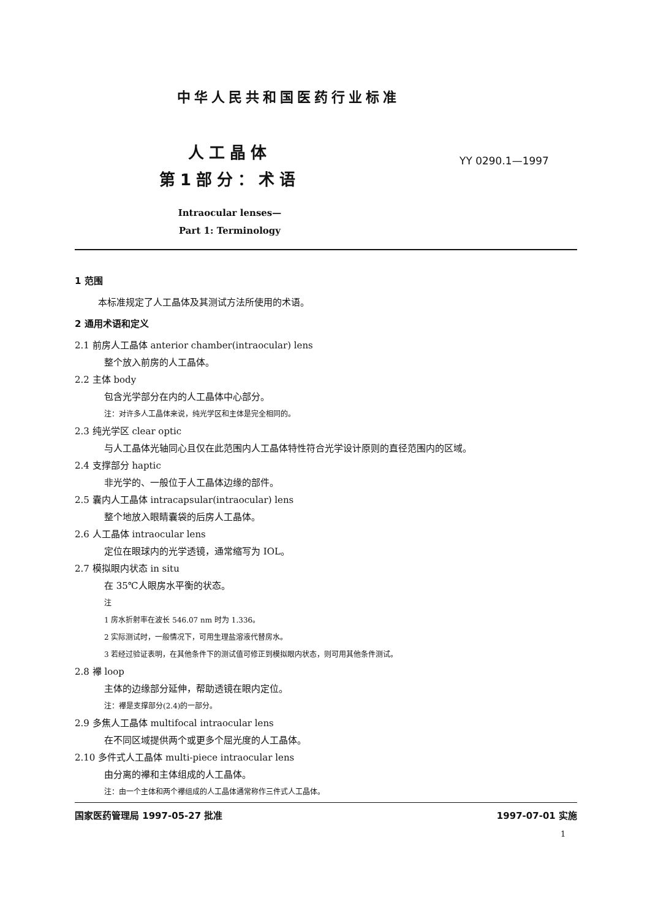中华人民共和国医药行业标准
人工晶体
第1部分：术语
YY 0290.1—1997
Intraocular lenses—
Part 1: Terminology
1 范围
本标准规定了人工晶体及其测试方法所使用的术语。
2 通用术语和定义
2.1 前房人工晶体 anterior chamber(intraocular) lens
整个放入前房的人工晶体。
2.2 主体 body
包含光学部分在内的人工晶体中心部分。
注：对许多人工晶体来说，纯光学区和主体是完全相同的。
2.3 纯光学区 clear optic
与人工晶体光轴同心且仅在此范围内人工晶体特性符合光学设计原则的直径范围内的区域。
2.4 支撑部分 haptic
非光学的、一般位于人工晶体边缘的部件。
2.5 囊内人工晶体 intracapsular(intraocular) lens
整个地放入眼睛囊袋的后房人工晶体。
2.6 人工晶体 intraocular lens
定位在眼球内的光学透镜，通常缩写为 IOL。
2.7 模拟眼内状态 in situ
在 35℃人眼房水平衡的状态。
注
1 房水折射率在波长 546.07 nm 时为 1.336。
2 实际测试时，一般情况下，可用生理盐溶液代替房水。
3 若经过验证表明，在其他条件下的测试值可修正到模拟眼内状态，则可用其他条件测试。
2.8 襻 loop
主体的边缘部分延伸，帮助透镜在眼内定位。
注：襻是支撑部分(2.4)的一部分。
2.9 多焦人工晶体 multifocal intraocular lens
在不同区域提供两个或更多个屈光度的人工晶体。
2.10 多件式人工晶体 multi-piece intraocular lens
由分离的襻和主体组成的人工晶体。
注：由一个主体和两个襻组成的人工晶体通常称作三件式人工晶体。
国家医药管理局 1997-05-27 批准 1997-07-01 实施
1